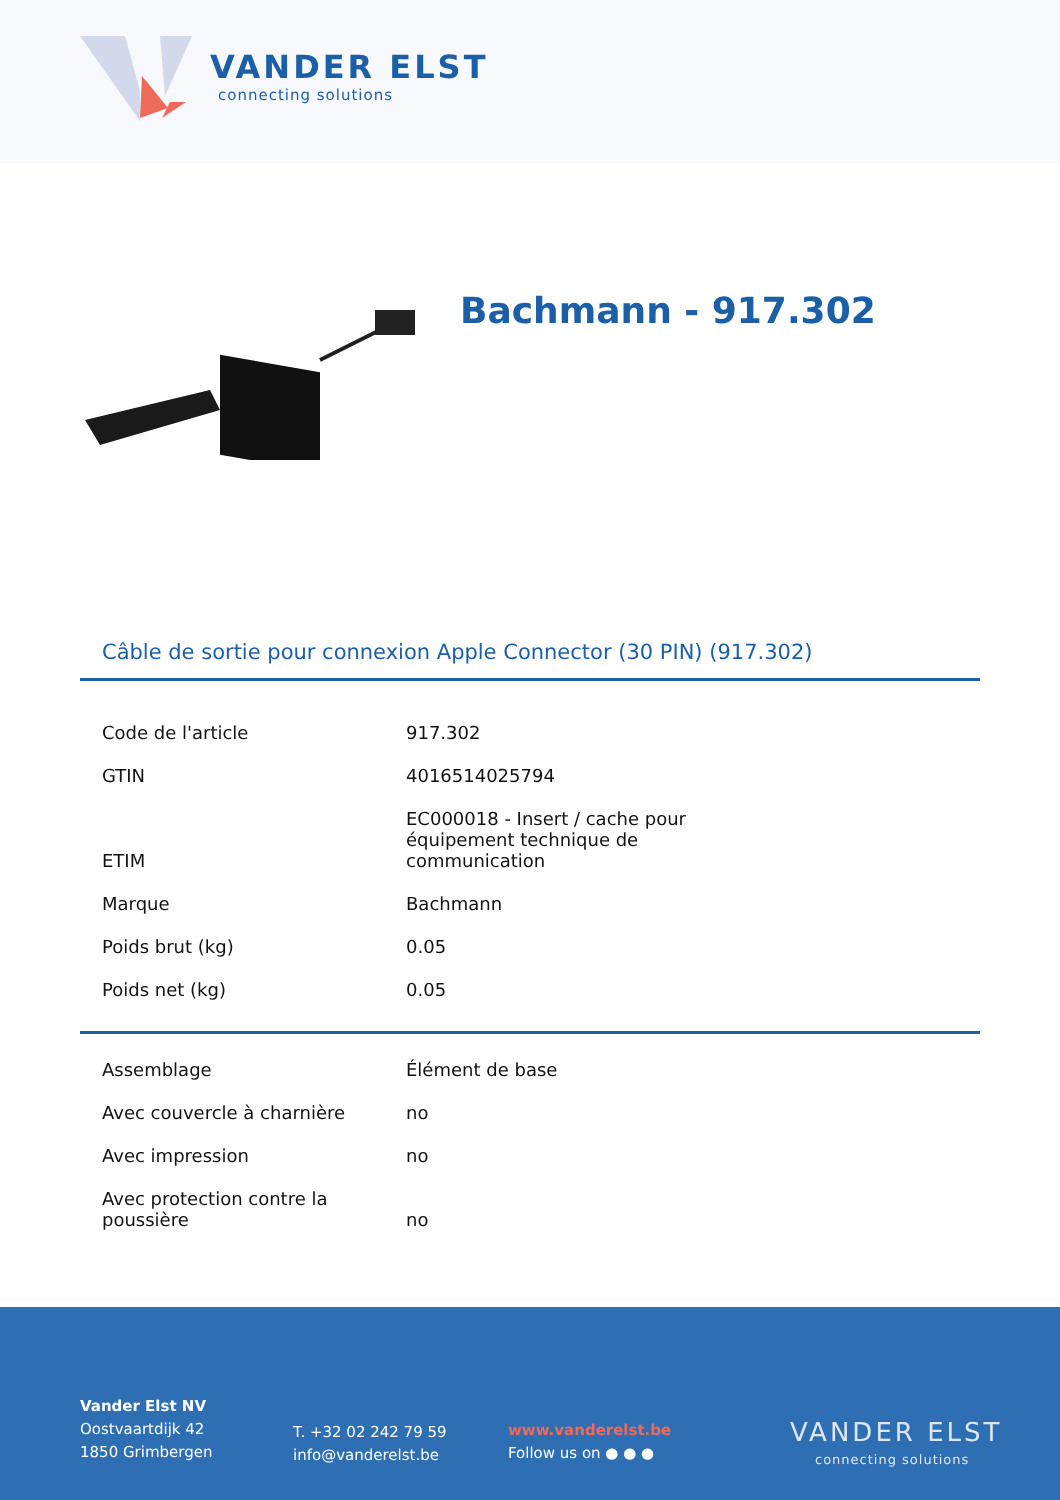VANDER ELST
connecting solutions
Bachmann - 917.302
Câble de sortie pour connexion Apple Connector (30 PIN) (917.302)
| Code de l'article | 917.302 |
| GTIN | 4016514025794 |
| ETIM | EC000018 - Insert / cache pour équipement technique de communication |
| Marque | Bachmann |
| Poids brut (kg) | 0.05 |
| Poids net (kg) | 0.05 |
| Assemblage | Élément de base |
| Avec couvercle à charnière | no |
| Avec impression | no |
| Avec protection contre la poussière | no |
Vander Elst NV
Oostvaartdijk 42
1850 Grimbergen
T. +32 02 242 79 59
info@vanderelst.be
www.vanderelst.be
Follow us on ● ● ●
VANDER ELST
connecting solutions